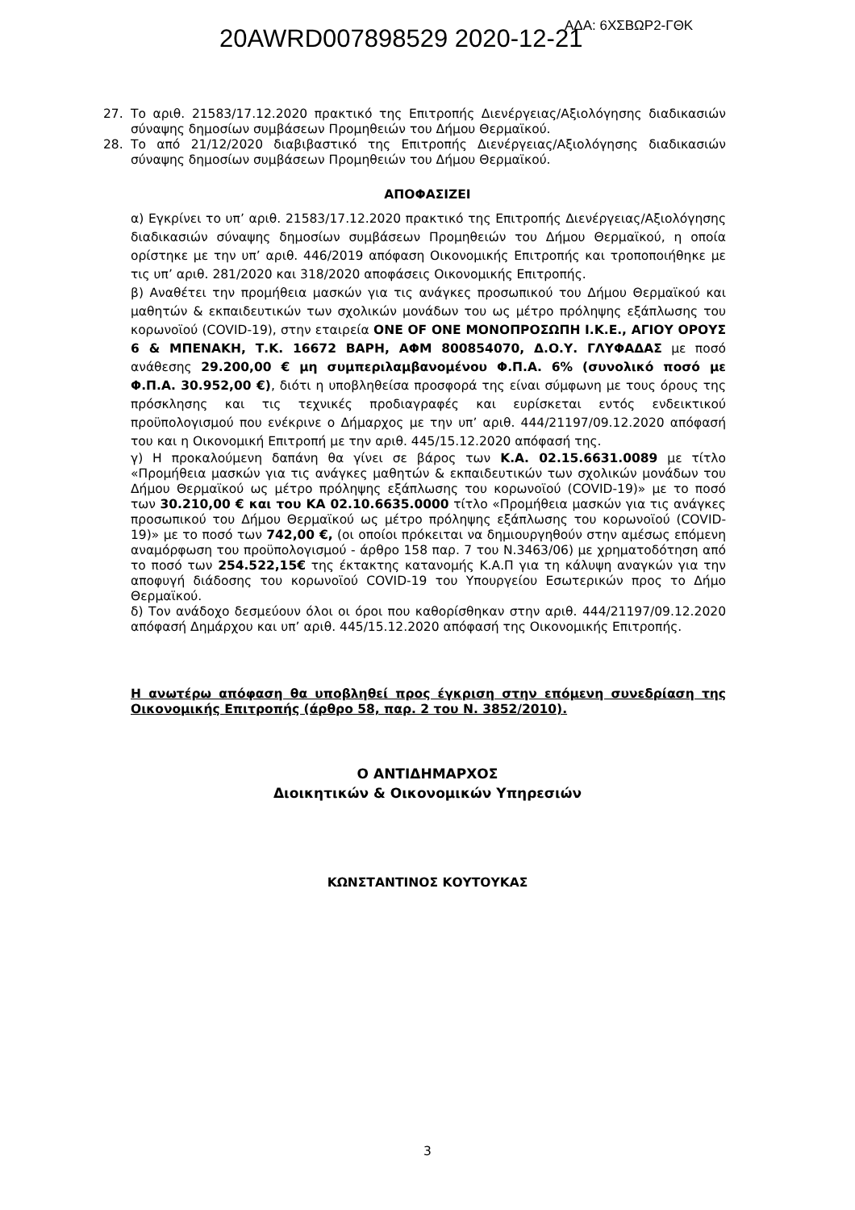20AWRD007898529 2020-12-21 ΑΔΑ: 6ΧΣΒΩΡ2-ΓΘΚ
27. Το αριθ. 21583/17.12.2020 πρακτικό της Επιτροπής Διενέργειας/Αξιολόγησης διαδικασιών σύναψης δημοσίων συμβάσεων Προμηθειών του Δήμου Θερμαϊκού.
28. Το από 21/12/2020 διαβιβαστικό της Επιτροπής Διενέργειας/Αξιολόγησης διαδικασιών σύναψης δημοσίων συμβάσεων Προμηθειών του Δήμου Θερμαϊκού.
ΑΠΟΦΑΣΙΖΕΙ
α) Εγκρίνει το υπ’ αριθ. 21583/17.12.2020 πρακτικό της Επιτροπής Διενέργειας/Αξιολόγησης διαδικασιών σύναψης δημοσίων συμβάσεων Προμηθειών του Δήμου Θερμαϊκού, η οποία ορίστηκε με την υπ’ αριθ. 446/2019 απόφαση Οικονομικής Επιτροπής και τροποποιήθηκε με τις υπ’ αριθ. 281/2020 και 318/2020 αποφάσεις Οικονομικής Επιτροπής.
β) Αναθέτει την προμήθεια μασκών για τις ανάγκες προσωπικού του Δήμου Θερμαϊκού και μαθητών & εκπαιδευτικών των σχολικών μονάδων του ως μέτρο πρόληψης εξάπλωσης του κορωνοϊού (COVID-19), στην εταιρεία ONE OF ONE ΜΟΝΟΠΡΟΣΩΠΗ Ι.Κ.Ε., ΑΓΙΟΥ ΟΡΟΥΣ 6 & ΜΠΕΝΑΚΗ, Τ.Κ. 16672 ΒΑΡΗ, ΑΦΜ 800854070, Δ.Ο.Υ. ΓΛΥΦΑΔΑΣ με ποσό ανάθεσης 29.200,00 € μη συμπεριλαμβανομένου Φ.Π.Α. 6% (συνολικό ποσό με Φ.Π.Α. 30.952,00 €), διότι η υποβληθείσα προσφορά της είναι σύμφωνη με τους όρους της πρόσκλησης και τις τεχνικές προδιαγραφές και ευρίσκεται εντός ενδεικτικού προϋπολογισμού που ενέκρινε ο Δήμαρχος με την υπ’ αριθ. 444/21197/09.12.2020 απόφασή του και η Οικονομική Επιτροπή με την αριθ. 445/15.12.2020 απόφασή της.
γ) Η προκαλούμενη δαπάνη θα γίνει σε βάρος των Κ.Α. 02.15.6631.0089 με τίτλο «Προμήθεια μασκών για τις ανάγκες μαθητών & εκπαιδευτικών των σχολικών μονάδων του Δήμου Θερμαϊκού ως μέτρο πρόληψης εξάπλωσης του κορωνοϊού (COVID-19)» με το ποσό των 30.210,00 € και του ΚΑ 02.10.6635.0000 τίτλο «Προμήθεια μασκών για τις ανάγκες προσωπικού του Δήμου Θερμαϊκού ως μέτρο πρόληψης εξάπλωσης του κορωνοϊού (COVID-19)» με το ποσό των 742,00 €, (οι οποίοι πρόκειται να δημιουργηθούν στην αμέσως επόμενη αναμόρφωση του προϋπολογισμού - άρθρο 158 παρ. 7 του Ν.3463/06) με χρηματοδότηση από το ποσό των 254.522,15€ της έκτακτης κατανομής Κ.Α.Π για τη κάλυψη αναγκών για την αποφυγή διάδοσης του κορωνοϊού COVID-19 του Υπουργείου Εσωτερικών προς το Δήμο Θερμαϊκού.
δ) Τον ανάδοχο δεσμεύουν όλοι οι όροι που καθορίσθηκαν στην αριθ. 444/21197/09.12.2020 απόφασή Δημάρχου και υπ’ αριθ. 445/15.12.2020 απόφασή της Οικονομικής Επιτροπής.
Η ανωτέρω απόφαση θα υποβληθεί προς έγκριση στην επόμενη συνεδρίαση της Οικονομικής Επιτροπής (άρθρο 58, παρ. 2 του Ν. 3852/2010).
Ο ΑΝΤΙΔΗΜΑΡΧΟΣ
Διοικητικών & Οικονομικών Υπηρεσιών
ΚΩΝΣΤΑΝΤΙΝΟΣ ΚΟΥΤΟΥΚΑΣ
3